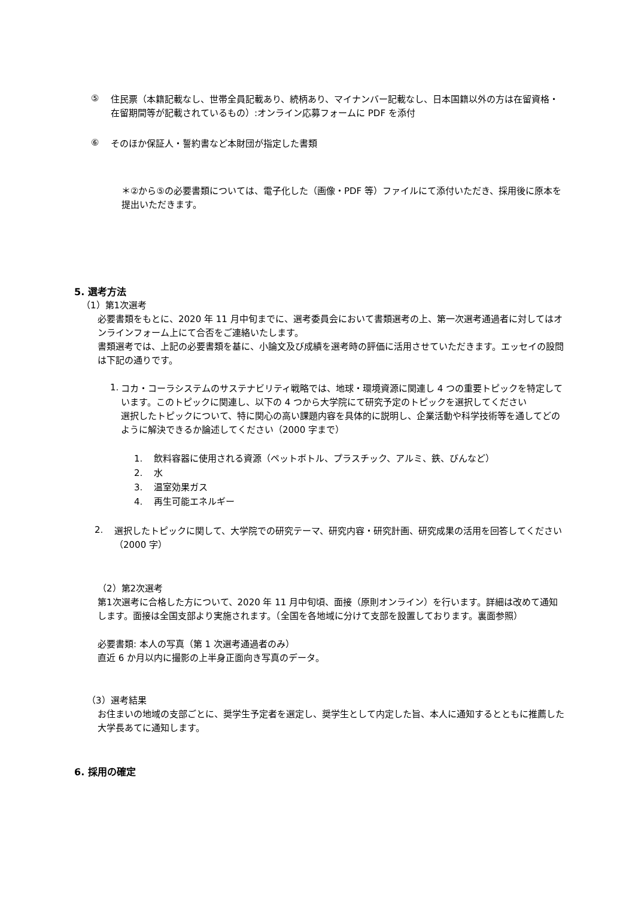⑤
住民票（本籍記載なし、世帯全員記載あり、続柄あり、マイナンバー記載なし、日本国籍以外の方は在留資格・在留期間等が記載されているもの）:オンライン応募フォームに PDF を添付
⑥
そのほか保証人・誓約書など本財団が指定した書類
＊②から⑤の必要書類については、電子化した（画像・PDF 等）ファイルにて添付いただき、採用後に原本を提出いただきます。
5. 選考方法
（1）第1次選考
必要書類をもとに、2020 年 11 月中旬までに、選考委員会において書類選考の上、第一次選考通過者に対してはオンラインフォーム上にて合否をご連絡いたします。
書類選考では、上記の必要書類を基に、小論文及び成績を選考時の評価に活用させていただきます。エッセイの設問は下記の通りです。
1.
コカ・コーラシステムのサステナビリティ戦略では、地球・環境資源に関連し 4 つの重要トピックを特定しています。このトピックに関連し、以下の 4 つから大学院にて研究予定のトピックを選択してください
選択したトピックについて、特に関心の高い課題内容を具体的に説明し、企業活動や科学技術等を通してどのように解決できるか論述してください（2000 字まで）
1. 飲料容器に使用される資源（ペットボトル、プラスチック、アルミ、鉄、びんなど）
2. 水
3. 温室効果ガス
4. 再生可能エネルギー
2.
選択したトピックに関して、大学院での研究テーマ、研究内容・研究計画、研究成果の活用を回答してください（2000 字）
（2）第2次選考
第1次選考に合格した方について、2020 年 11 月中旬頃、面接（原則オンライン）を行います。詳細は改めて通知します。面接は全国支部より実施されます。（全国を各地域に分けて支部を設置しております。裏面参照）
必要書類: 本人の写真（第 1 次選考通過者のみ）
直近 6 か月以内に撮影の上半身正面向き写真のデータ。
（3）選考結果
お住まいの地域の支部ごとに、奨学生予定者を選定し、奨学生として内定した旨、本人に通知するとともに推薦した大学長あてに通知します。
6. 採用の確定